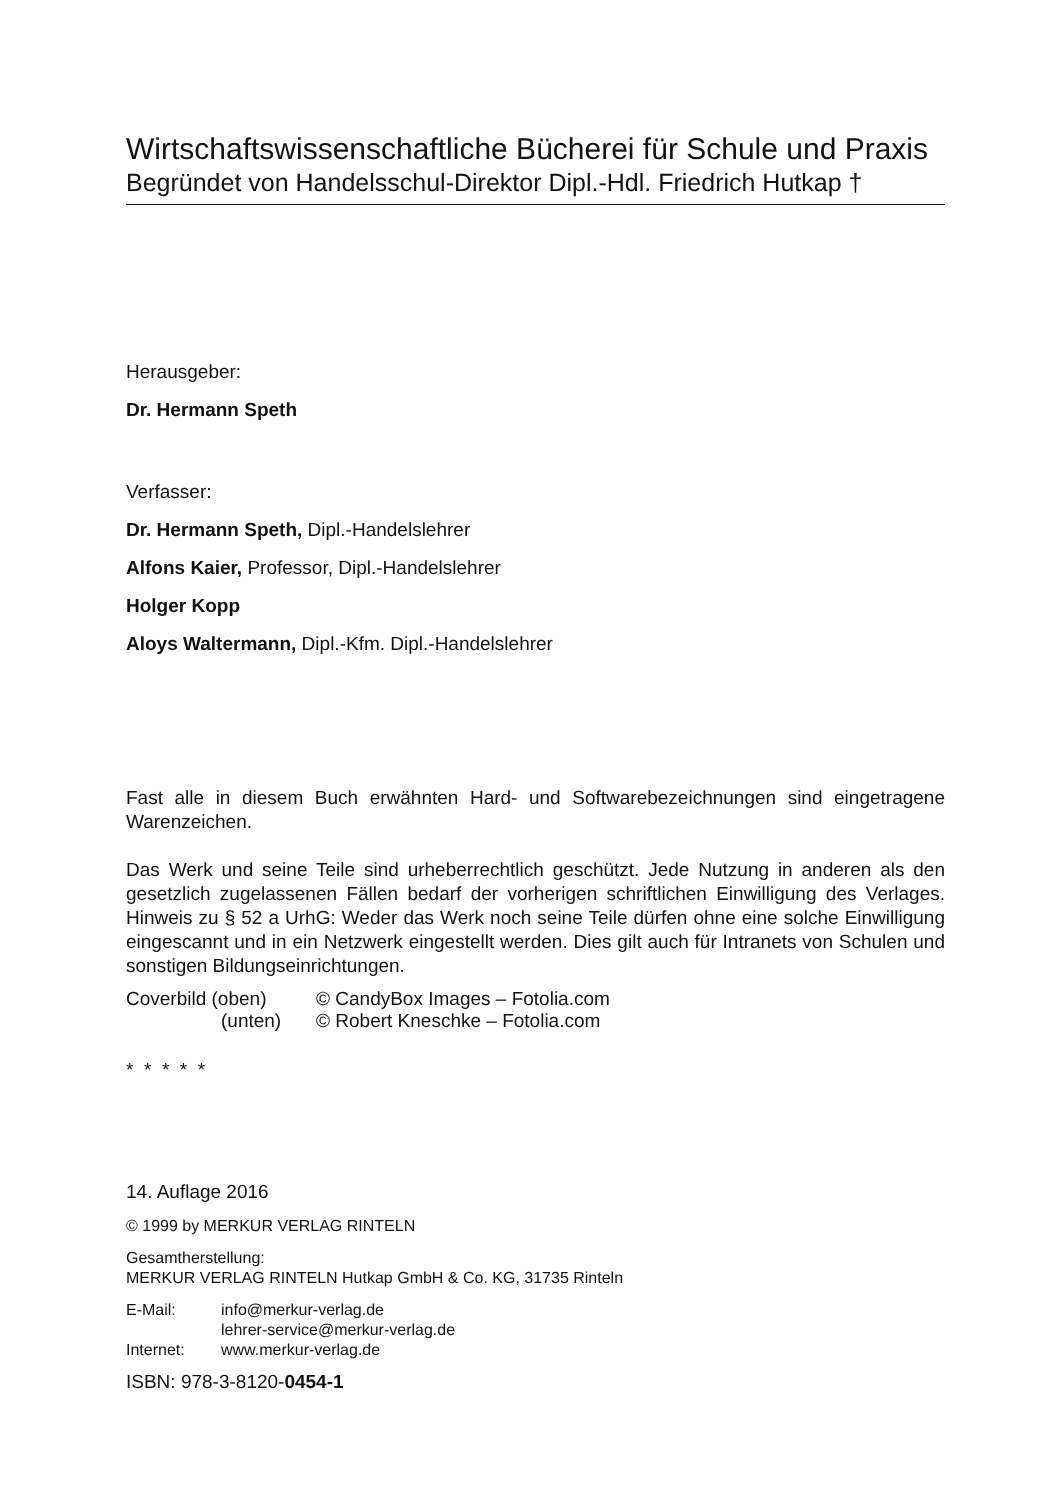Wirtschaftswissenschaftliche Bücherei für Schule und Praxis
Begründet von Handelsschul-Direktor Dipl.-Hdl. Friedrich Hutkap †
Herausgeber:
Dr. Hermann Speth
Verfasser:
Dr. Hermann Speth, Dipl.-Handelslehrer
Alfons Kaier, Professor, Dipl.-Handelslehrer
Holger Kopp
Aloys Waltermann, Dipl.-Kfm. Dipl.-Handelslehrer
Fast alle in diesem Buch erwähnten Hard- und Softwarebezeichnungen sind eingetragene Warenzeichen.
Das Werk und seine Teile sind urheberrechtlich geschützt. Jede Nutzung in anderen als den gesetzlich zugelassenen Fällen bedarf der vorherigen schriftlichen Einwilligung des Verlages. Hinweis zu § 52 a UrhG: Weder das Werk noch seine Teile dürfen ohne eine solche Einwilligung eingescannt und in ein Netzwerk eingestellt werden. Dies gilt auch für Intranets von Schulen und sonstigen Bildungseinrichtungen.
| Coverbild (oben) | © CandyBox Images – Fotolia.com |
| (unten) | © Robert Kneschke – Fotolia.com |
* * * * *
14. Auflage 2016
© 1999 by MERKUR VERLAG RINTELN
Gesamtherstellung:
MERKUR VERLAG RINTELN Hutkap GmbH & Co. KG, 31735 Rinteln
| E-Mail: | info@merkur-verlag.de lehrer-service@merkur-verlag.de |
| Internet: | www.merkur-verlag.de |
ISBN: 978-3-8120-0454-1